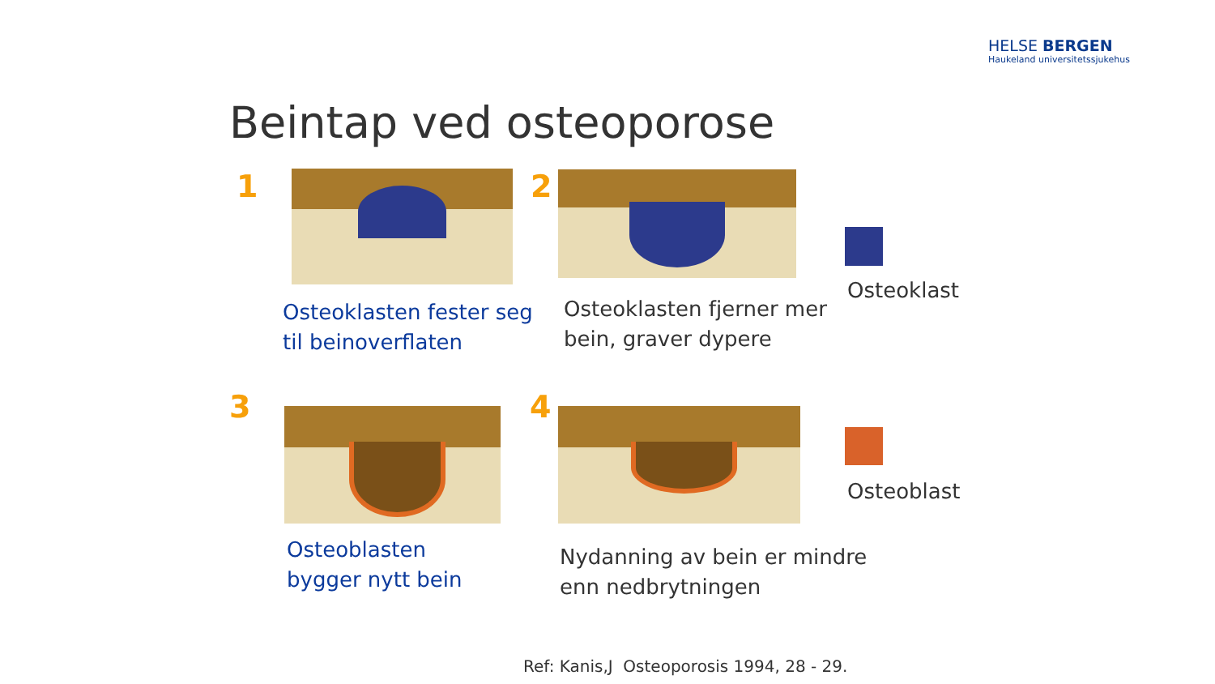HELSE BERGEN
Haukeland universitetssjukehus
Beintap ved osteoporose
1 2
Osteoklast
Osteoklasten fester seg
til beinoverflaten
Osteoklasten fjerner mer
bein, graver dypere
3 4
Osteoblast
Osteoblasten
bygger nytt bein
Nydanning av bein er mindre
enn nedbrytningen
Ref: Kanis,J Osteoporosis 1994, 28 - 29.